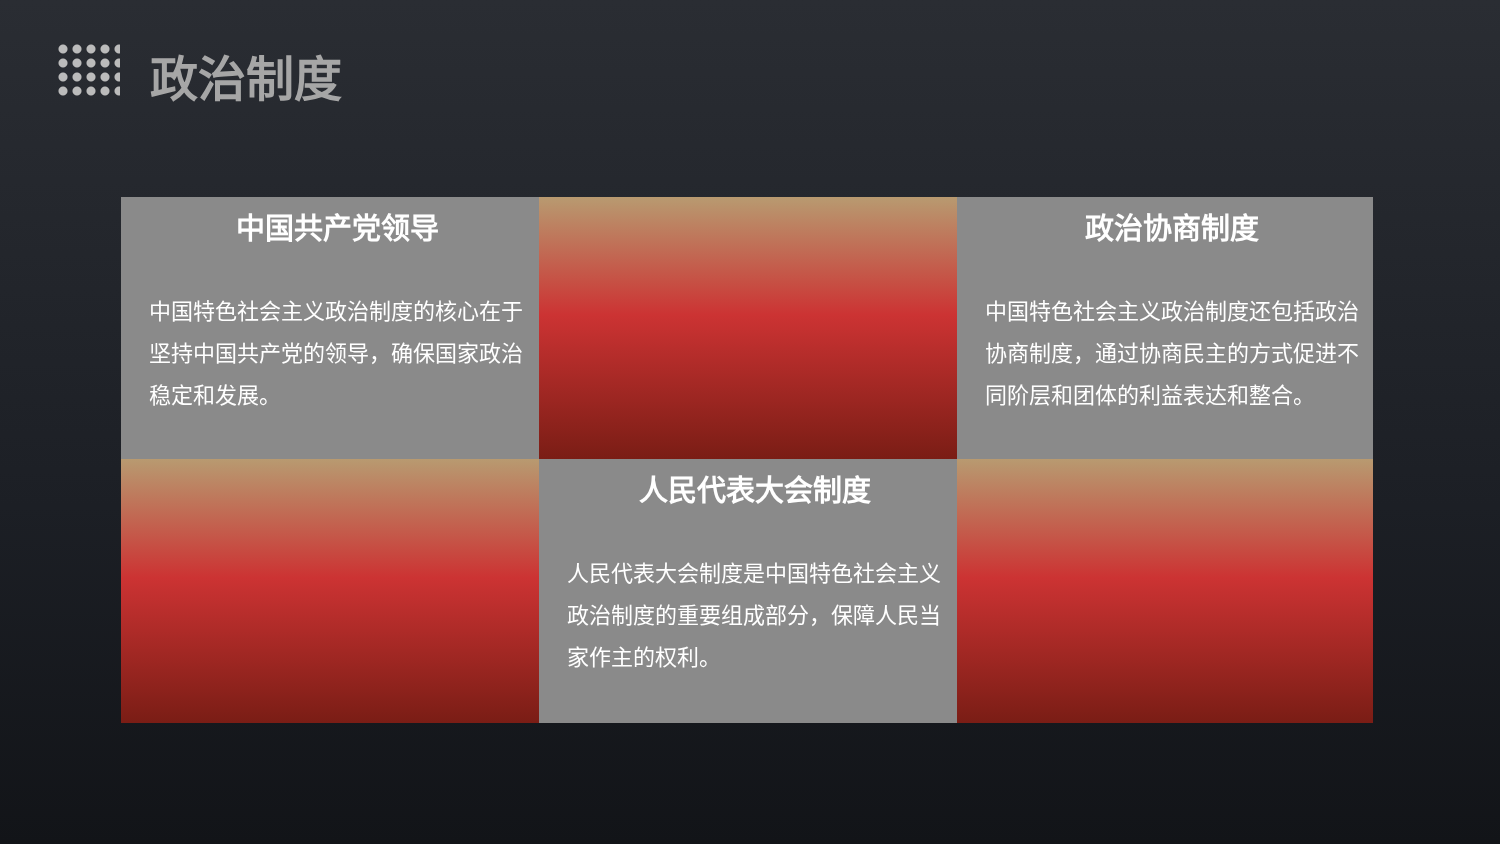政治制度
中国共产党领导
中国特色社会主义政治制度的核心在于坚持中国共产党的领导，确保国家政治稳定和发展。
政治协商制度
中国特色社会主义政治制度还包括政治协商制度，通过协商民主的方式促进不同阶层和团体的利益表达和整合。
人民代表大会制度
人民代表大会制度是中国特色社会主义政治制度的重要组成部分，保障人民当家作主的权利。